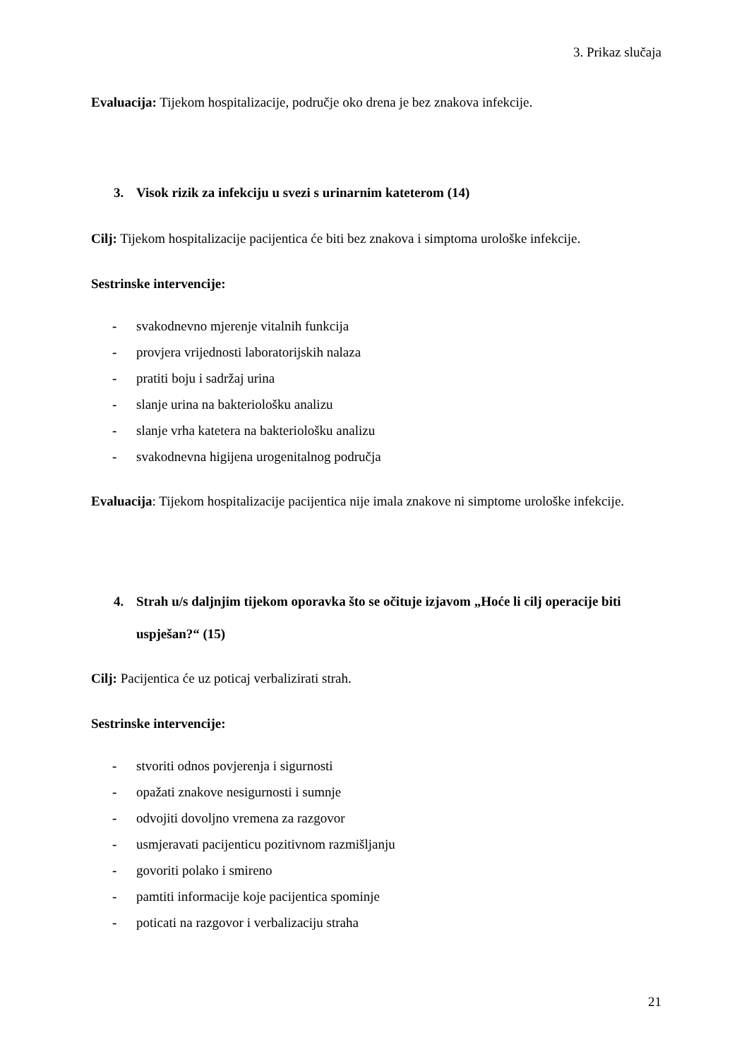3. Prikaz slučaja
Evaluacija: Tijekom hospitalizacije, područje oko drena je bez znakova infekcije.
3. Visok rizik za infekciju u svezi s urinarnim kateterom (14)
Cilj: Tijekom hospitalizacije pacijentica će biti bez znakova i simptoma urološke infekcije.
Sestrinske intervencije:
- svakodnevno mjerenje vitalnih funkcija
- provjera vrijednosti laboratorijskih nalaza
- pratiti boju i sadržaj urina
- slanje urina na bakteriološku analizu
- slanje vrha katetera na bakteriološku analizu
- svakodnevna higijena urogenitalnog područja
Evaluacija: Tijekom hospitalizacije pacijentica nije imala znakove ni simptome urološke infekcije.
4. Strah u/s daljnjim tijekom oporavka što se očituje izjavom „Hoće li cilj operacije biti uspješan?“ (15)
Cilj: Pacijentica će uz poticaj verbalizirati strah.
Sestrinske intervencije:
- stvoriti odnos povjerenja i sigurnosti
- opažati znakove nesigurnosti i sumnje
- odvojiti dovoljno vremena za razgovor
- usmjeravati pacijenticu pozitivnom razmišljanju
- govoriti polako i smireno
- pamtiti informacije koje pacijentica spominje
- poticati na razgovor i verbalizaciju straha
21